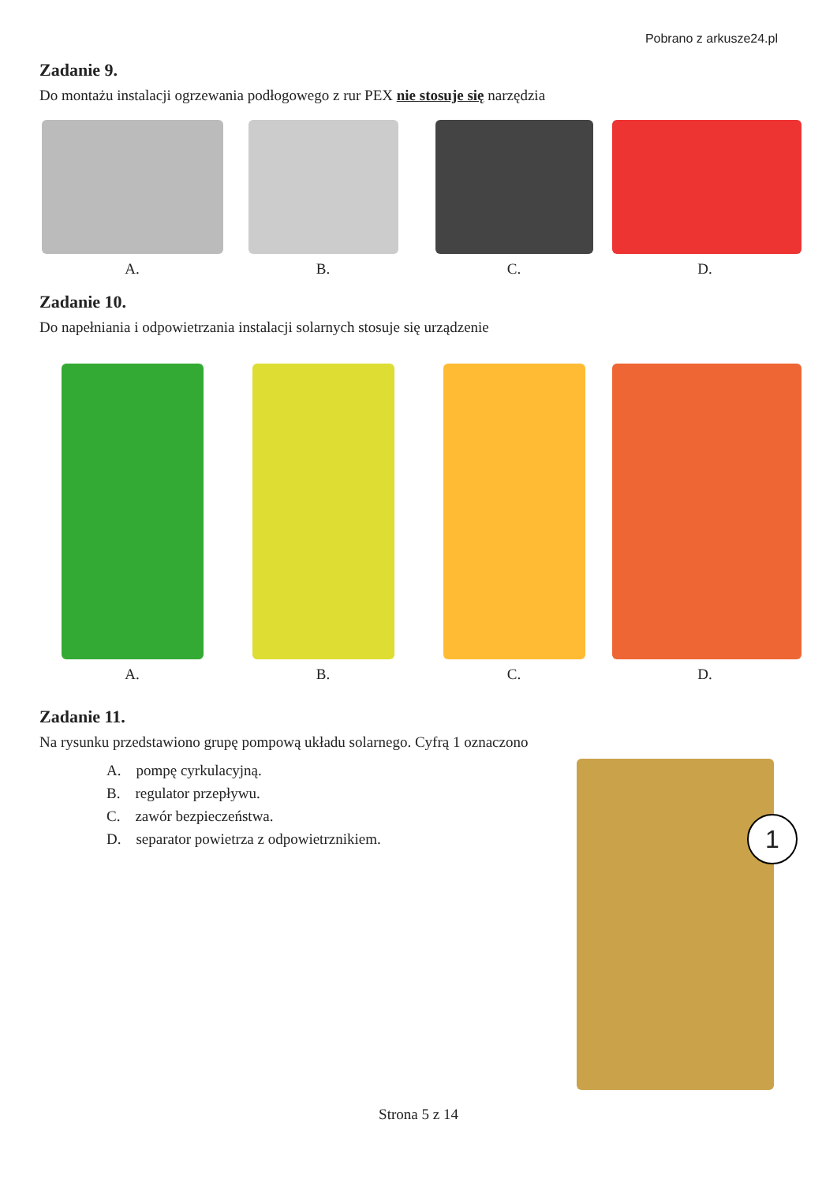Pobrano z arkusze24.pl
Zadanie 9.
Do montażu instalacji ogrzewania podłogowego z rur PEX nie stosuje się narzędzia
A. B. C. D.
Zadanie 10.
Do napełniania i odpowietrzania instalacji solarnych stosuje się urządzenie
A. B. C. D.
Zadanie 11.
Na rysunku przedstawiono grupę pompową układu solarnego. Cyfrą 1 oznaczono
A. pompę cyrkulacyjną.
B. regulator przepływu.
C. zawór bezpieczeństwa.
D. separator powietrza z odpowietrznikiem.
1
Strona 5 z 14